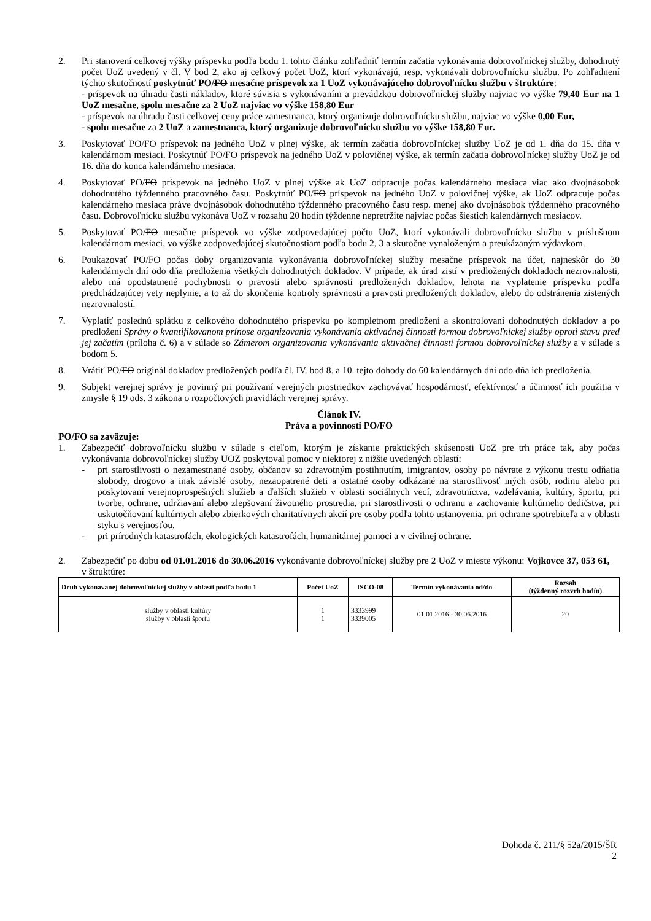2. Pri stanovení celkovej výšky príspevku podľa bodu 1. tohto článku zohľadniť termín začatia vykonávania dobrovoľníckej služby, dohodnutý počet UoZ uvedený v čl. V bod 2, ako aj celkový počet UoZ, ktorí vykonávajú, resp. vykonávali dobrovoľnícku službu. Po zohľadnení týchto skutočností poskytnúť PO/FO mesačne príspevok za 1 UoZ vykonávajúceho dobrovoľnícku službu v štruktúre:
- príspevok na úhradu časti nákladov, ktoré súvisia s vykonávaním a prevádzkou dobrovoľníckej služby najviac vo výške 79,40 Eur na 1 UoZ mesačne, spolu mesačne za 2 UoZ najviac vo výške 158,80 Eur
- príspevok na úhradu časti celkovej ceny práce zamestnanca, ktorý organizuje dobrovoľnícku službu, najviac vo výške 0,00 Eur,
- spolu mesačne za 2 UoZ a zamestnanca, ktorý organizuje dobrovoľnícku službu vo výške 158,80 Eur.
3. Poskytovať PO/FO príspevok na jedného UoZ v plnej výške, ak termín začatia dobrovoľníckej služby UoZ je od 1. dňa do 15. dňa v kalendárnom mesiaci. Poskytnúť PO/FO príspevok na jedného UoZ v polovičnej výške, ak termín začatia dobrovoľníckej služby UoZ je od 16. dňa do konca kalendárneho mesiaca.
4. Poskytovať PO/FO príspevok na jedného UoZ v plnej výške ak UoZ odpracuje počas kalendárneho mesiaca viac ako dvojnásobok dohodnutého týždenného pracovného času. Poskytnúť PO/FO príspevok na jedného UoZ v polovičnej výške, ak UoZ odpracuje počas kalendárneho mesiaca práve dvojnásobok dohodnutého týždenného pracovného času resp. menej ako dvojnásobok týždenného pracovného času. Dobrovoľnícku službu vykonáva UoZ v rozsahu 20 hodín týždenne nepretržite najviac počas šiestich kalendárnych mesiacov.
5. Poskytovať PO/FO mesačne príspevok vo výške zodpovedajúcej počtu UoZ, ktorí vykonávali dobrovoľnícku službu v príslušnom kalendárnom mesiaci, vo výške zodpovedajúcej skutočnostiam podľa bodu 2, 3 a skutočne vynaloženým a preukázaným výdavkom.
6. Poukazovať PO/FO počas doby organizovania vykonávania dobrovoľníckej služby mesačne príspevok na účet, najneskôr do 30 kalendárnych dní odo dňa predloženia všetkých dohodnutých dokladov. V prípade, ak úrad zistí v predložených dokladoch nezrovnalosti, alebo má opodstatnené pochybnosti o pravosti alebo správnosti predložených dokladov, lehota na vyplatenie príspevku podľa predchádzajúcej vety neplynie, a to až do skončenia kontroly správnosti a pravosti predložených dokladov, alebo do odstránenia zistených nezrovnalostí.
7. Vyplatiť poslednú splátku z celkového dohodnutého príspevku po kompletnom predložení a skontrolovaní dohodnutých dokladov a po predložení Správy o kvantifikovanom prínose organizovania vykonávania aktivačnej činnosti formou dobrovoľníckej služby oproti stavu pred jej začatím (príloha č. 6) a v súlade so Zámerom organizovania vykonávania aktivačnej činnosti formou dobrovoľníckej služby a v súlade s bodom 5.
8. Vrátiť PO/FO originál dokladov predložených podľa čl. IV. bod 8. a 10. tejto dohody do 60 kalendárnych dní odo dňa ich predloženia.
9. Subjekt verejnej správy je povinný pri používaní verejných prostriedkov zachovávať hospodárnosť, efektívnosť a účinnosť ich použitia v zmysle § 19 ods. 3 zákona o rozpočtových pravidlách verejnej správy.
Článok IV.
Práva a povinnosti PO/FO
PO/FO sa zaväzuje:
1. Zabezpečiť dobrovoľnícku službu v súlade s cieľom, ktorým je získanie praktických skúsenosti UoZ pre trh práce tak, aby počas vykonávania dobrovoľníckej služby UOZ poskytoval pomoc v niektorej z nižšie uvedených oblastí:
- pri starostlivosti o nezamestnané osoby, občanov so zdravotným postihnutím, imigrantov, osoby po návrate z výkonu trestu odňatia slobody, drogovo a inak závislé osoby, nezaopatrené deti a ostatné osoby odkázané na starostlivosť iných osôb, rodinu alebo pri poskytovaní verejnoprospešných služieb a ďalších služieb v oblasti sociálnych vecí, zdravotníctva, vzdelávania, kultúry, športu, pri tvorbe, ochrane, udržiavaní alebo zlepšovaní životného prostredia, pri starostlivosti o ochranu a zachovanie kultúrneho dedičstva, pri uskutočňovaní kultúrnych alebo zbierkových charitatívnych akcií pre osoby podľa tohto ustanovenia, pri ochrane spotrebiteľa a v oblasti styku s verejnosťou,
- pri prírodných katastrofách, ekologických katastrofách, humanitárnej pomoci a v civilnej ochrane.
2. Zabezpečiť po dobu od 01.01.2016 do 30.06.2016 vykonávanie dobrovoľníckej služby pre 2 UoZ v mieste výkonu: Vojkovce 37, 053 61, v štruktúre:
| Druh vykonávanej dobrovoľníckej služby v oblasti podľa bodu 1 | Počet UoZ | ISCO-08 | Termín vykonávania od/do | Rozsah (týždenný rozvrh hodín) |
| --- | --- | --- | --- | --- |
| služby v oblasti kultúry služby v oblasti športu | 1 1 | 3333999 3339005 | 01.01.2016 - 30.06.2016 | 20 |
Dohoda č. 211/§ 52a/2015/ŠR
2